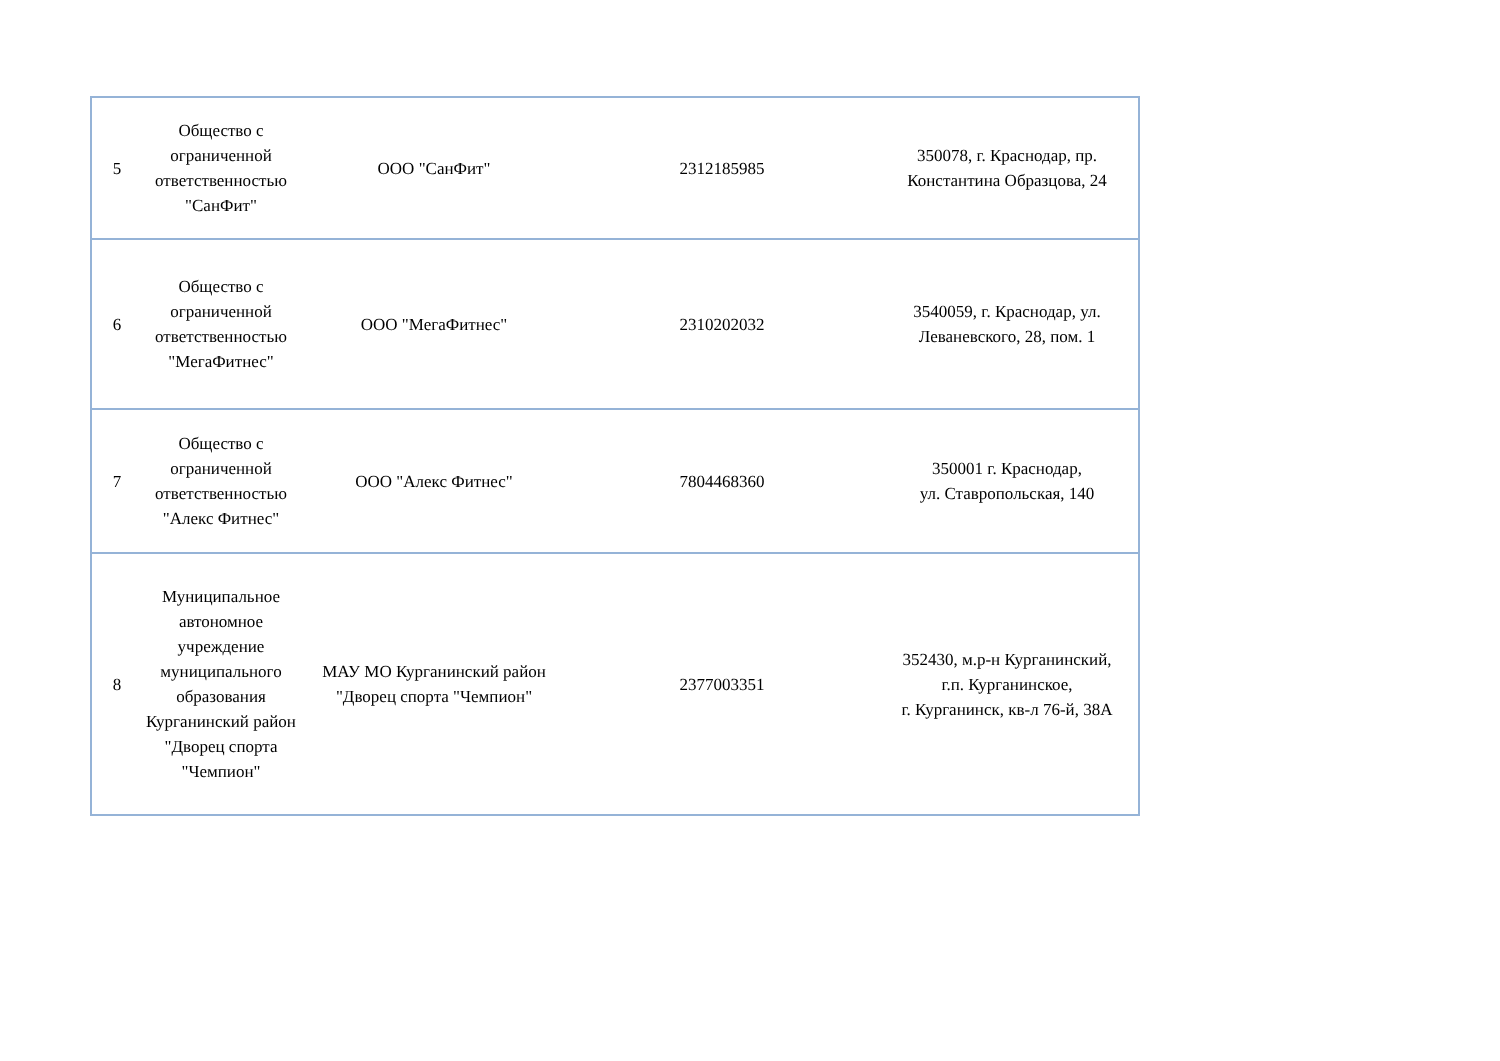| 5 | Общество с ограниченной ответственностью "СанФит" | ООО "СанФит" | 2312185985 | 350078, г. Краснодар, пр. Константина Образцова, 24 |
| 6 | Общество с ограниченной ответственностью "МегаФитнес" | ООО "МегаФитнес" | 2310202032 | 3540059, г. Краснодар, ул. Леваневского, 28, пом. 1 |
| 7 | Общество с ограниченной ответственностью "Алекс Фитнес" | ООО "Алекс Фитнес" | 7804468360 | 350001 г. Краснодар, ул. Ставропольская, 140 |
| 8 | Муниципальное автономное учреждение муниципального образования Курганинский район "Дворец спорта "Чемпион" | МАУ МО Курганинский район "Дворец спорта "Чемпион" | 2377003351 | 352430, м.р-н Курганинский, г.п. Курганинское, г. Курганинск, кв-л 76-й, 38А |